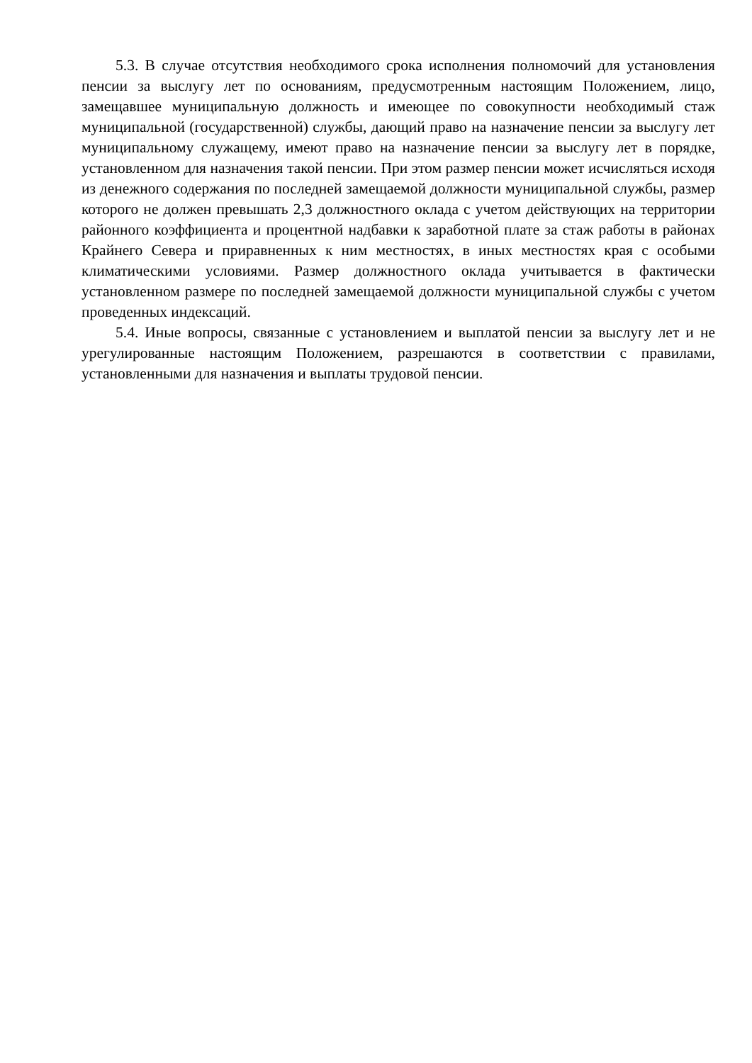5.3. В случае отсутствия необходимого срока исполнения полномочий для установления пенсии за выслугу лет по основаниям, предусмотренным настоящим Положением, лицо, замещавшее муниципальную должность и имеющее по совокупности необходимый стаж муниципальной (государственной) службы, дающий право на назначение пенсии за выслугу лет муниципальному служащему, имеют право на назначение пенсии за выслугу лет в порядке, установленном для назначения такой пенсии. При этом размер пенсии может исчисляться исходя из денежного содержания по последней замещаемой должности муниципальной службы, размер которого не должен превышать 2,3 должностного оклада с учетом действующих на территории районного коэффициента и процентной надбавки к заработной плате за стаж работы в районах Крайнего Севера и приравненных к ним местностях, в иных местностях края с особыми климатическими условиями. Размер должностного оклада учитывается в фактически установленном размере по последней замещаемой должности муниципальной службы с учетом проведенных индексаций.
5.4. Иные вопросы, связанные с установлением и выплатой пенсии за выслугу лет и не урегулированные настоящим Положением, разрешаются в соответствии с правилами, установленными для назначения и выплаты трудовой пенсии.